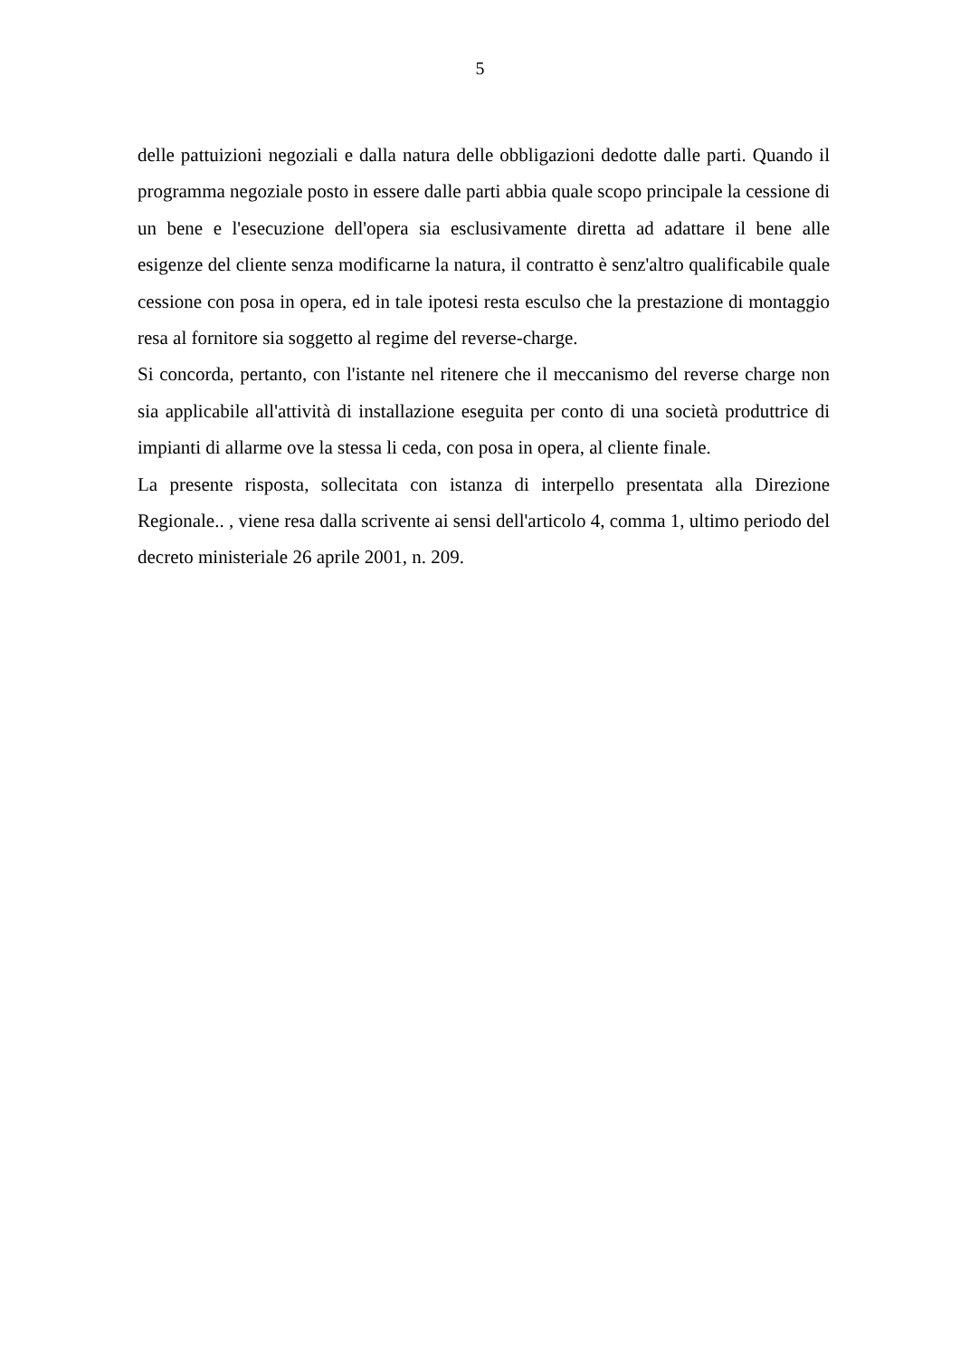5
delle pattuizioni negoziali e dalla natura delle obbligazioni dedotte dalle parti. Quando il programma negoziale posto in essere dalle parti abbia quale scopo principale la cessione di un bene e l'esecuzione dell'opera sia esclusivamente diretta ad adattare il bene alle esigenze del cliente senza modificarne la natura, il contratto è senz'altro qualificabile quale cessione con posa in opera, ed in tale ipotesi resta esculso che la prestazione di montaggio resa al fornitore sia soggetto al regime del reverse-charge.
Si concorda, pertanto, con l'istante nel ritenere che il meccanismo del reverse charge non sia applicabile all'attività di installazione eseguita per conto di una società produttrice di impianti di allarme ove la stessa li ceda, con posa in opera, al cliente finale.
La presente risposta, sollecitata con istanza di interpello presentata alla Direzione Regionale.. , viene resa dalla scrivente ai sensi dell'articolo 4, comma 1, ultimo periodo del decreto ministeriale 26 aprile 2001, n. 209.